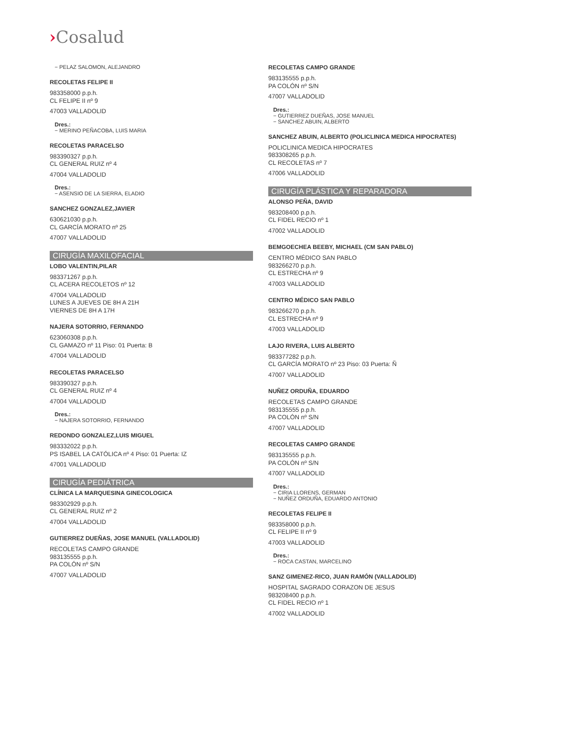›Cosalud
− PELAZ SALOMON, ALEJANDRO
RECOLETAS FELIPE II
983358000 p.p.h.
CL FELIPE II nº 9
47003 VALLADOLID
Dres.:
− MERINO PEÑACOBA, LUIS MARIA
RECOLETAS PARACELSO
983390327 p.p.h.
CL GENERAL RUIZ nº 4
47004 VALLADOLID
Dres.:
− ASENSIO DE LA SIERRA, ELADIO
SANCHEZ GONZALEZ,JAVIER
630621030 p.p.h.
CL GARCÍA MORATO nº 25
47007 VALLADOLID
CIRUGÍA MAXILOFACIAL
LOBO VALENTIN,PILAR
983371267 p.p.h.
CL ACERA RECOLETOS nº 12
47004 VALLADOLID
LUNES A JUEVES DE 8H A 21H
VIERNES DE 8H A 17H
NAJERA SOTORRIO, FERNANDO
623060308 p.p.h.
CL GAMAZO nº 11 Piso: 01 Puerta: B
47004 VALLADOLID
RECOLETAS PARACELSO
983390327 p.p.h.
CL GENERAL RUIZ nº 4
47004 VALLADOLID
Dres.:
− NAJERA SOTORRIO, FERNANDO
REDONDO GONZALEZ,LUIS MIGUEL
983332022 p.p.h.
PS ISABEL LA CATÓLICA nº 4 Piso: 01 Puerta: IZ
47001 VALLADOLID
CIRUGÍA PEDIÁTRICA
CLÍNICA LA MARQUESINA GINECOLOGICA
983302929 p.p.h.
CL GENERAL RUIZ nº 2
47004 VALLADOLID
GUTIERREZ DUEÑAS, JOSE MANUEL (VALLADOLID)
RECOLETAS CAMPO GRANDE
983135555 p.p.h.
PA COLÓN nº S/N
47007 VALLADOLID
RECOLETAS CAMPO GRANDE
983135555 p.p.h.
PA COLÓN nº S/N
47007 VALLADOLID
Dres.:
− GUTIERREZ DUEÑAS, JOSE MANUEL
− SANCHEZ ABUIN, ALBERTO
SANCHEZ ABUIN, ALBERTO (POLICLINICA MEDICA HIPOCRATES)
POLICLINICA MEDICA HIPOCRATES
983308265 p.p.h.
CL RECOLETAS nº 7
47006 VALLADOLID
CIRUGÍA PLÁSTICA Y REPARADORA
ALONSO PEÑA, DAVID
983208400 p.p.h.
CL FIDEL RECIO nº 1
47002 VALLADOLID
BEMGOECHEA BEEBY, MICHAEL (CM SAN PABLO)
CENTRO MÉDICO SAN PABLO
983266270 p.p.h.
CL ESTRECHA nº 9
47003 VALLADOLID
CENTRO MÉDICO SAN PABLO
983266270 p.p.h.
CL ESTRECHA nº 9
47003 VALLADOLID
LAJO RIVERA, LUIS ALBERTO
983377282 p.p.h.
CL GARCÍA MORATO nº 23 Piso: 03 Puerta: Ñ
47007 VALLADOLID
NUÑEZ ORDUÑA, EDUARDO
RECOLETAS CAMPO GRANDE
983135555 p.p.h.
PA COLÓN nº S/N
47007 VALLADOLID
RECOLETAS CAMPO GRANDE
983135555 p.p.h.
PA COLÓN nº S/N
47007 VALLADOLID
Dres.:
− CIRIA LLORENS, GERMAN
− NUÑEZ ORDUÑA, EDUARDO ANTONIO
RECOLETAS FELIPE II
983358000 p.p.h.
CL FELIPE II nº 9
47003 VALLADOLID
Dres.:
− ROCA CASTAN, MARCELINO
SANZ GIMENEZ-RICO, JUAN RAMÓN (VALLADOLID)
HOSPITAL SAGRADO CORAZON DE JESUS
983208400 p.p.h.
CL FIDEL RECIO nº 1
47002 VALLADOLID